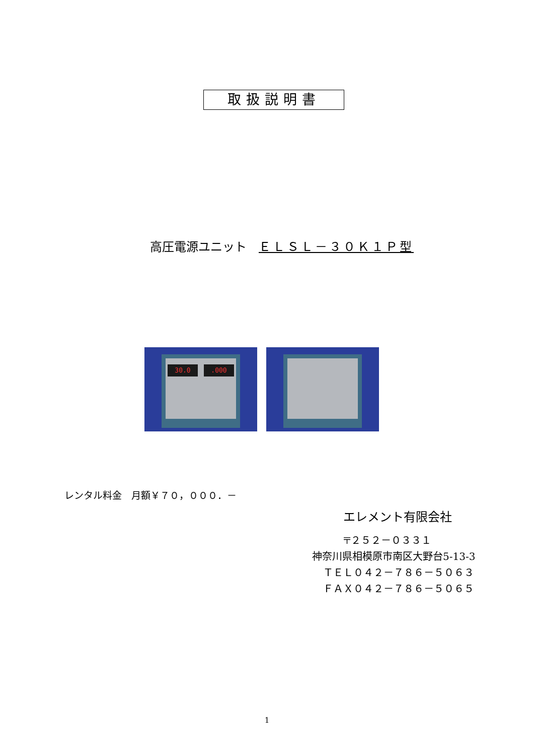取扱説明書
高圧電源ユニット　ＥＬＳＬ－３０Ｋ１Ｐ型
30.0 .000
レンタル料金　月額￥７０，０００．－
エレメント有限会社
〒２５２－０３３１
神奈川県相模原市南区大野台5-13-3
ＴＥＬ０４２－７８６－５０６３
ＦＡＸ０４２－７８６－５０６５
1